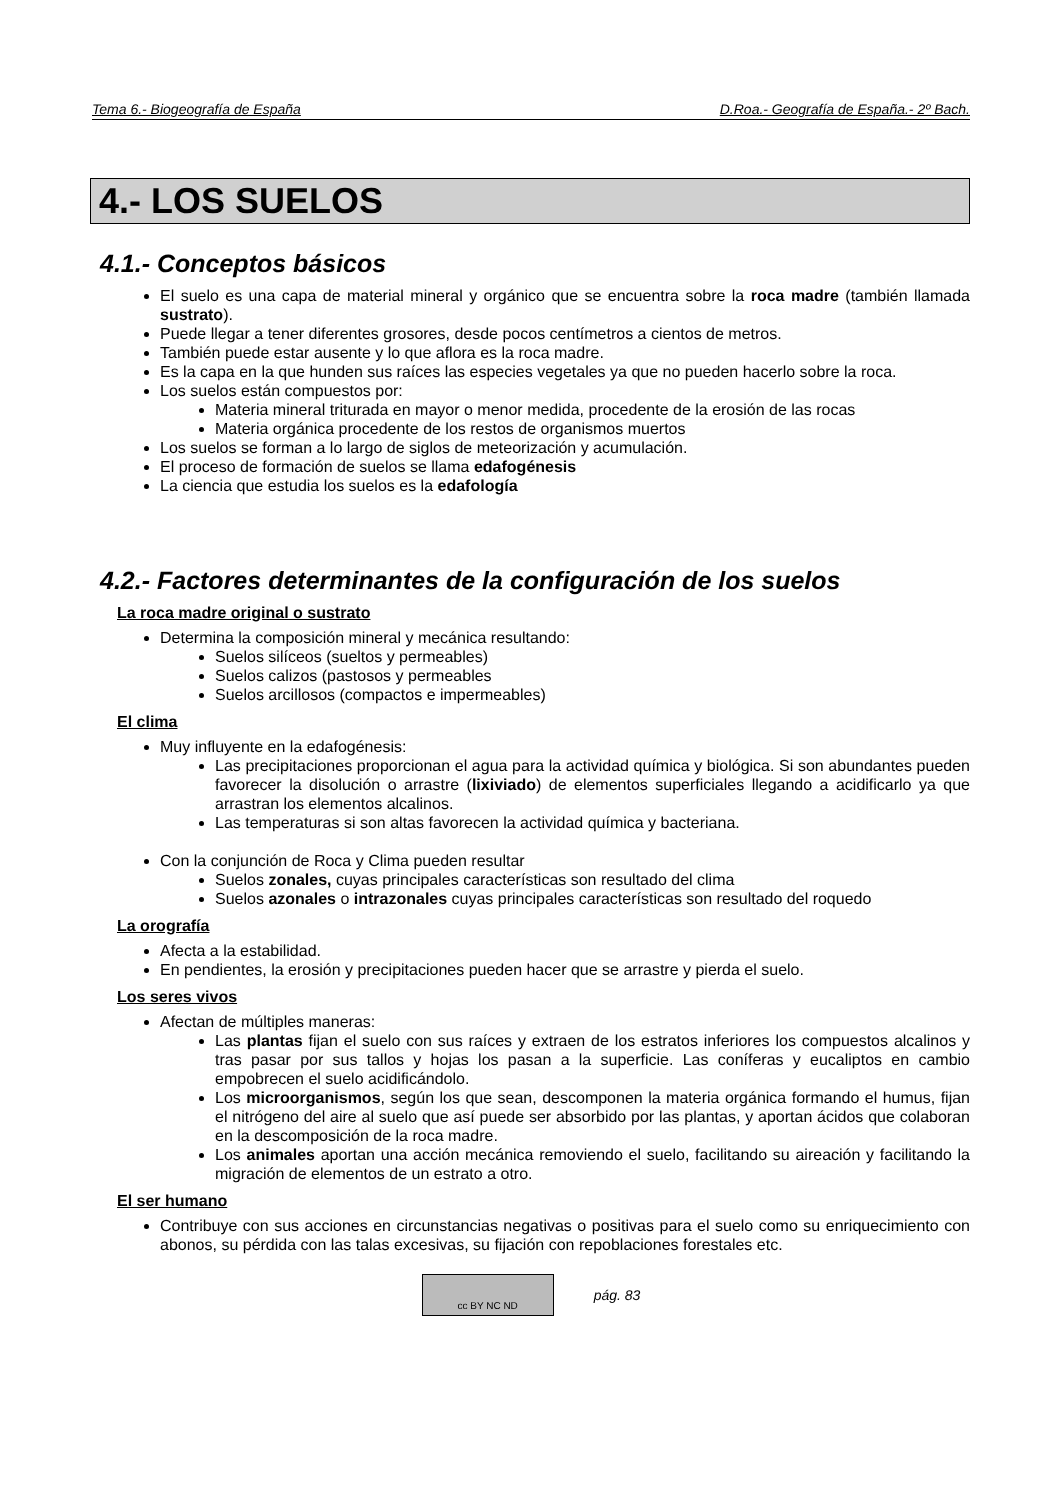Tema 6.- Biogeografía de España D.Roa.- Geografía de España.- 2º Bach.
4.- LOS SUELOS
4.1.- Conceptos básicos
El suelo es una capa de material mineral y orgánico que se encuentra sobre la roca madre (también llamada sustrato).
Puede llegar a tener diferentes grosores, desde pocos centímetros a cientos de metros.
También puede estar ausente y lo que aflora es la roca madre.
Es la capa en la que hunden sus raíces las especies vegetales ya que no pueden hacerlo sobre la roca.
Los suelos están compuestos por:
Materia mineral triturada en mayor o menor medida, procedente de la erosión de las rocas
Materia orgánica procedente de los restos de organismos muertos
Los suelos se forman a lo largo de siglos de meteorización y acumulación.
El proceso de formación de suelos se llama edafogénesis
La ciencia que estudia los suelos es la edafología
4.2.- Factores determinantes de la configuración de los suelos
La roca madre original o sustrato
Determina la composición mineral y mecánica resultando:
Suelos silíceos (sueltos y permeables)
Suelos calizos (pastosos y permeables
Suelos arcillosos (compactos e impermeables)
El clima
Muy influyente en la edafogénesis:
Las precipitaciones proporcionan el agua para la actividad química y biológica. Si son abundantes pueden favorecer la disolución o arrastre (lixiviado) de elementos superficiales llegando a acidificarlo ya que arrastran los elementos alcalinos.
Las temperaturas si son altas favorecen la actividad química y bacteriana.
Con la conjunción de Roca y Clima pueden resultar
Suelos zonales, cuyas principales características son resultado del clima
Suelos azonales o intrazonales cuyas principales características son resultado del roquedo
La orografía
Afecta a la estabilidad.
En pendientes, la erosión y precipitaciones pueden hacer que se arrastre y pierda el suelo.
Los seres vivos
Afectan de múltiples maneras:
Las plantas fijan el suelo con sus raíces y extraen de los estratos inferiores los compuestos alcalinos y tras pasar por sus tallos y hojas los pasan a la superficie. Las coníferas y eucaliptos en cambio empobrecen el suelo acidificándolo.
Los microorganismos, según los que sean, descomponen la materia orgánica formando el humus, fijan el nitrógeno del aire al suelo que así puede ser absorbido por las plantas, y aportan ácidos que colaboran en la descomposición de la roca madre.
Los animales aportan una acción mecánica removiendo el suelo, facilitando su aireación y facilitando la migración de elementos de un estrato a otro.
El ser humano
Contribuye con sus acciones en circunstancias negativas o positivas para el suelo como su enriquecimiento con abonos, su pérdida con las talas excesivas, su fijación con repoblaciones forestales etc.
cc BY NC ND
pág. 83